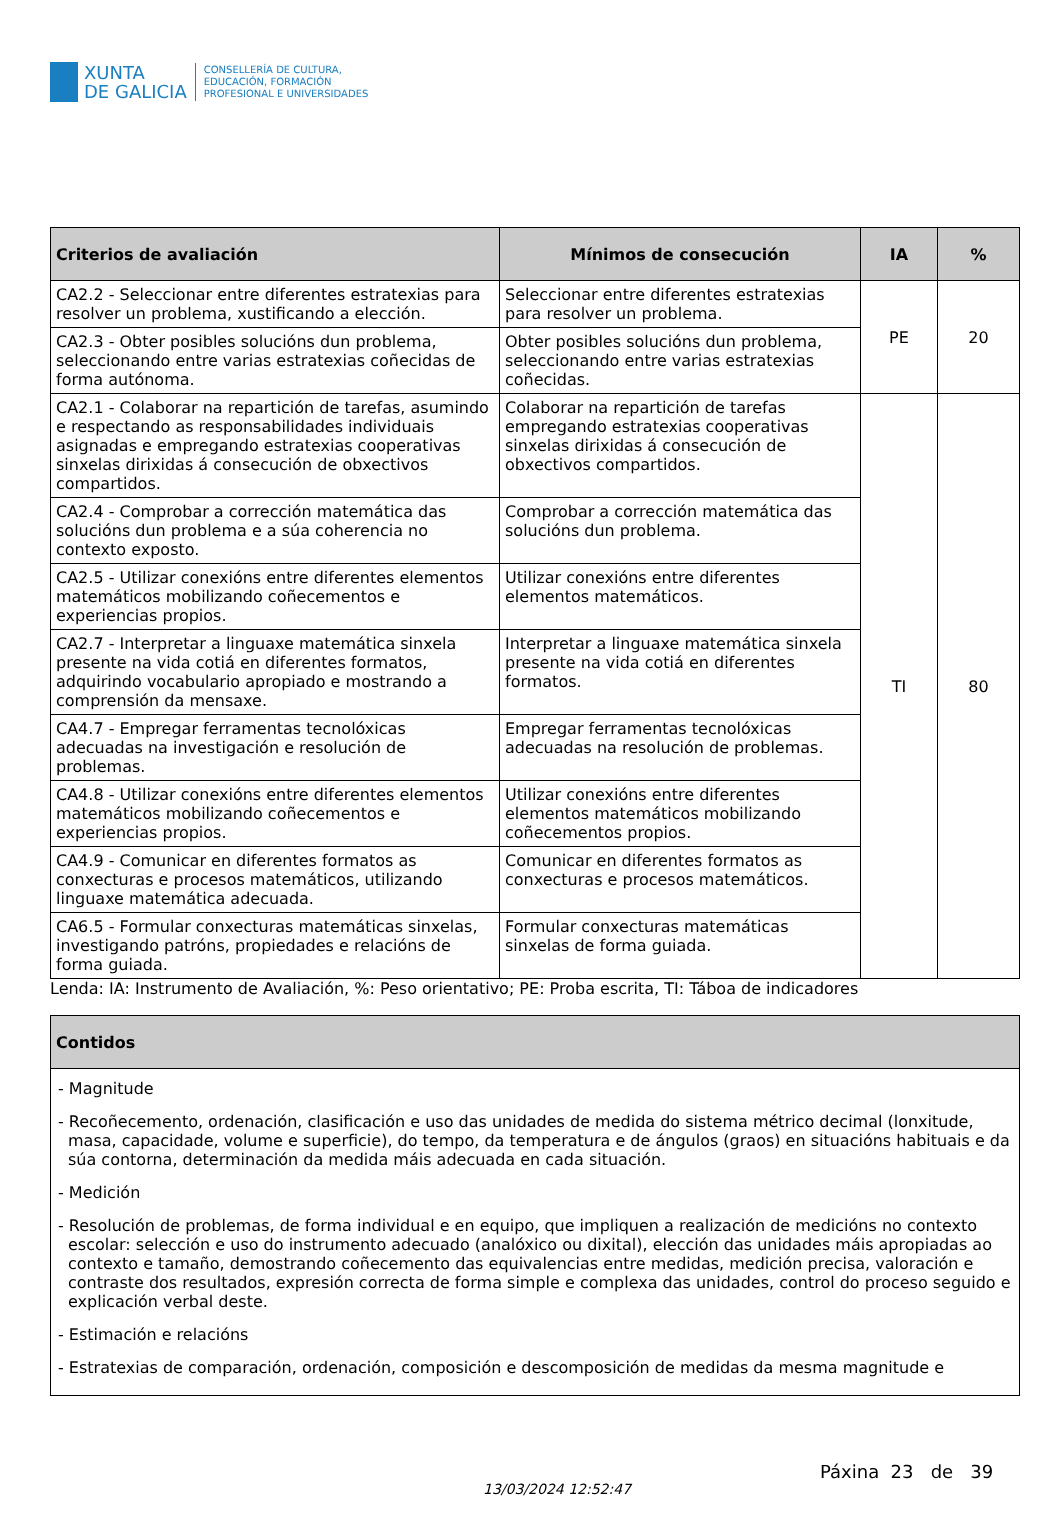XUNTA
DE GALICIA
CONSELLERÍA DE CULTURA,
EDUCACIÓN, FORMACIÓN
PROFESIONAL E UNIVERSIDADES
| Criterios de avaliación | Mínimos de consecución | IA | % |
| --- | --- | --- | --- |
| CA2.2 - Seleccionar entre diferentes estratexias para resolver un problema, xustificando a elección. | Seleccionar entre diferentes estratexias para resolver un problema. | PE | 20 |
| CA2.3 - Obter posibles solucións dun problema, seleccionando entre varias estratexias coñecidas de forma autónoma. | Obter posibles solucións dun problema, seleccionando entre varias estratexias coñecidas. | | |
| CA2.1 - Colaborar na repartición de tarefas, asumindo e respectando as responsabilidades individuais asignadas e empregando estratexias cooperativas sinxelas dirixidas á consecución de obxectivos compartidos. | Colaborar na repartición de tarefas empregando estratexias cooperativas sinxelas dirixidas á consecución de obxectivos compartidos. | TI | 80 |
| CA2.4 - Comprobar a corrección matemática das solucións dun problema e a súa coherencia no contexto exposto. | Comprobar a corrección matemática das solucións dun problema. | | |
| CA2.5 - Utilizar conexións entre diferentes elementos matemáticos mobilizando coñecementos e experiencias propios. | Utilizar conexións entre diferentes elementos matemáticos. | | |
| CA2.7 - Interpretar a linguaxe matemática sinxela presente na vida cotiá en diferentes formatos, adquirindo vocabulario apropiado e mostrando a comprensión da mensaxe. | Interpretar a linguaxe matemática sinxela presente na vida cotiá en diferentes formatos. | | |
| CA4.7 - Empregar ferramentas tecnolóxicas adecuadas na investigación e resolución de problemas. | Empregar ferramentas tecnolóxicas adecuadas na resolución de problemas. | | |
| CA4.8 - Utilizar conexións entre diferentes elementos matemáticos mobilizando coñecementos e experiencias propios. | Utilizar conexións entre diferentes elementos matemáticos mobilizando coñecementos propios. | | |
| CA4.9 - Comunicar en diferentes formatos as conxecturas e procesos matemáticos, utilizando linguaxe matemática adecuada. | Comunicar en diferentes formatos as conxecturas e procesos matemáticos. | | |
| CA6.5 - Formular conxecturas matemáticas sinxelas, investigando patróns, propiedades e relacións de forma guiada. | Formular conxecturas matemáticas sinxelas de forma guiada. | | |
Lenda: IA: Instrumento de Avaliación, %: Peso orientativo; PE: Proba escrita, TI: Táboa de indicadores
| Contidos |
| --- |
| - Magnitude - Recoñecemento, ordenación, clasificación e uso das unidades de medida do sistema métrico decimal (lonxitude, masa, capacidade, volume e superficie), do tempo, da temperatura e de ángulos (graos) en situacións habituais e da súa contorna, determinación da medida máis adecuada en cada situación. - Medición - Resolución de problemas, de forma individual e en equipo, que impliquen a realización de medicións no contexto escolar: selección e uso do instrumento adecuado (analóxico ou dixital), elección das unidades máis apropiadas ao contexto e tamaño, demostrando coñecemento das equivalencias entre medidas, medición precisa, valoración e contraste dos resultados, expresión correcta de forma simple e complexa das unidades, control do proceso seguido e explicación verbal deste. - Estimación e relacións - Estratexias de comparación, ordenación, composición e descomposición de medidas da mesma magnitude e |
13/03/2024 12:52:47
Páxina 23 de 39